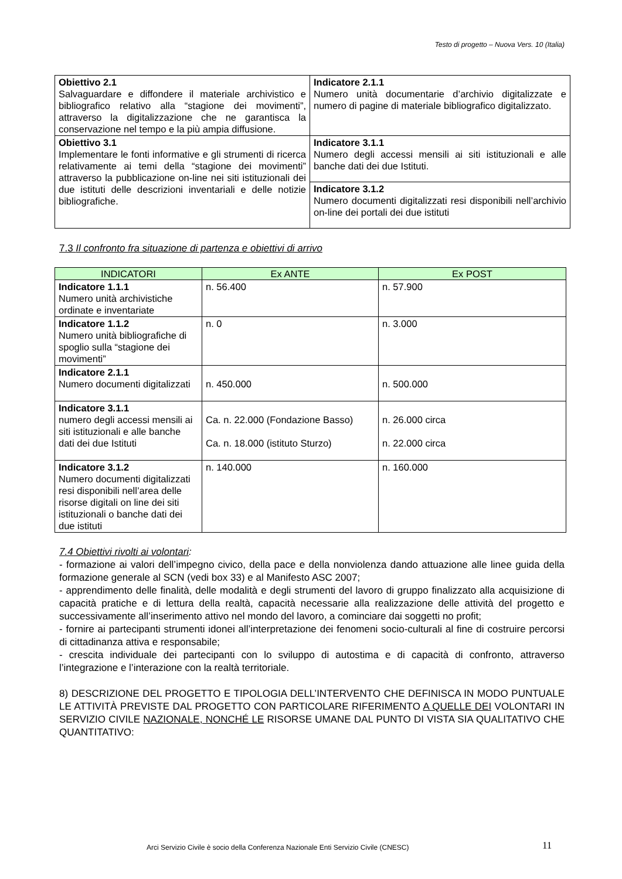Testo di progetto – Nuova Vers. 10 (Italia)
| Obiettivo 2.1 Salvaguardare e diffondere il materiale archivistico e bibliografico relativo alla “stagione dei movimenti”, attraverso la digitalizzazione che ne garantisca la conservazione nel tempo e la più ampia diffusione. | Indicatore 2.1.1 Numero unità documentarie d’archivio digitalizzate e numero di pagine di materiale bibliografico digitalizzato. |
| Obiettivo 3.1 Implementare le fonti informative e gli strumenti di ricerca relativamente ai temi della “stagione dei movimenti” attraverso la pubblicazione on-line nei siti istituzionali dei due istituti delle descrizioni inventariali e delle notizie bibliografiche. | Indicatore 3.1.1 Numero degli accessi mensili ai siti istituzionali e alle banche dati dei due Istituti. |
| | Indicatore 3.1.2 Numero documenti digitalizzati resi disponibili nell’archivio on-line dei portali dei due istituti |
7.3 Il confronto fra situazione di partenza e obiettivi di arrivo
| INDICATORI | Ex ANTE | Ex POST |
| --- | --- | --- |
| Indicatore 1.1.1 Numero unità archivistiche ordinate e inventariate | n. 56.400 | n. 57.900 |
| Indicatore 1.1.2 Numero unità bibliografiche di spoglio sulla “stagione dei movimenti” | n. 0 | n. 3.000 |
| Indicatore 2.1.1 Numero documenti digitalizzati | n. 450.000 | n. 500.000 |
| Indicatore 3.1.1 numero degli accessi mensili ai siti istituzionali e alle banche dati dei due Istituti | Ca. n. 22.000 (Fondazione Basso) Ca. n. 18.000 (istituto Sturzo) | n. 26.000 circa n. 22.000 circa |
| Indicatore 3.1.2 Numero documenti digitalizzati resi disponibili nell’area delle risorse digitali on line dei siti istituzionali o banche dati dei due istituti | n. 140.000 | n. 160.000 |
7.4 Obiettivi rivolti ai volontari:
- formazione ai valori dell’impegno civico, della pace e della nonviolenza dando attuazione alle linee guida della formazione generale al SCN (vedi box 33) e al Manifesto ASC 2007;
- apprendimento delle finalità, delle modalità e degli strumenti del lavoro di gruppo finalizzato alla acquisizione di capacità pratiche e di lettura della realtà, capacità necessarie alla realizzazione delle attività del progetto e successivamente all’inserimento attivo nel mondo del lavoro, a cominciare dai soggetti no profit;
- fornire ai partecipanti strumenti idonei all’interpretazione dei fenomeni socio-culturali al fine di costruire percorsi di cittadinanza attiva e responsabile;
- crescita individuale dei partecipanti con lo sviluppo di autostima e di capacità di confronto, attraverso l’integrazione e l’interazione con la realtà territoriale.
8) DESCRIZIONE DEL PROGETTO E TIPOLOGIA DELL’INTERVENTO CHE DEFINISCA IN MODO PUNTUALE LE ATTIVITÀ PREVISTE DAL PROGETTO CON PARTICOLARE RIFERIMENTO A QUELLE DEI VOLONTARI IN SERVIZIO CIVILE NAZIONALE, NONCHÉ LE RISORSE UMANE DAL PUNTO DI VISTA SIA QUALITATIVO CHE QUANTITATIVO:
Arci Servizio Civile è socio della Conferenza Nazionale Enti Servizio Civile (CNESC)
11